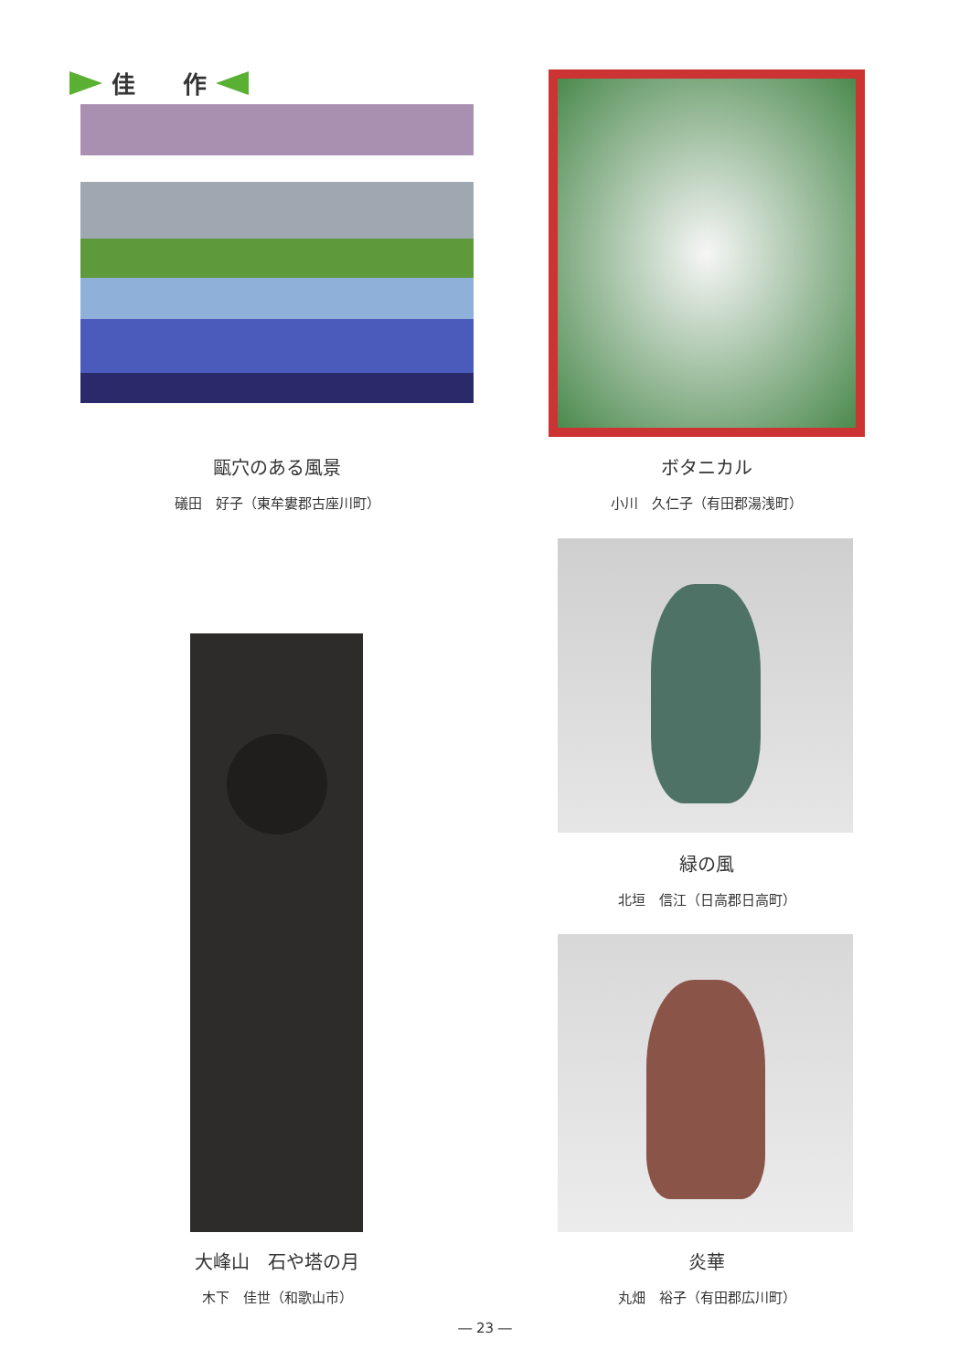佳　　作
甌穴のある風景
礒田　好子（東牟婁郡古座川町）
ボタニカル
小川　久仁子（有田郡湯浅町）
緑の風
北垣　信江（日高郡日高町）
大峰山　石や塔の月
木下　佳世（和歌山市）
炎華
丸畑　裕子（有田郡広川町）
― 23 ―